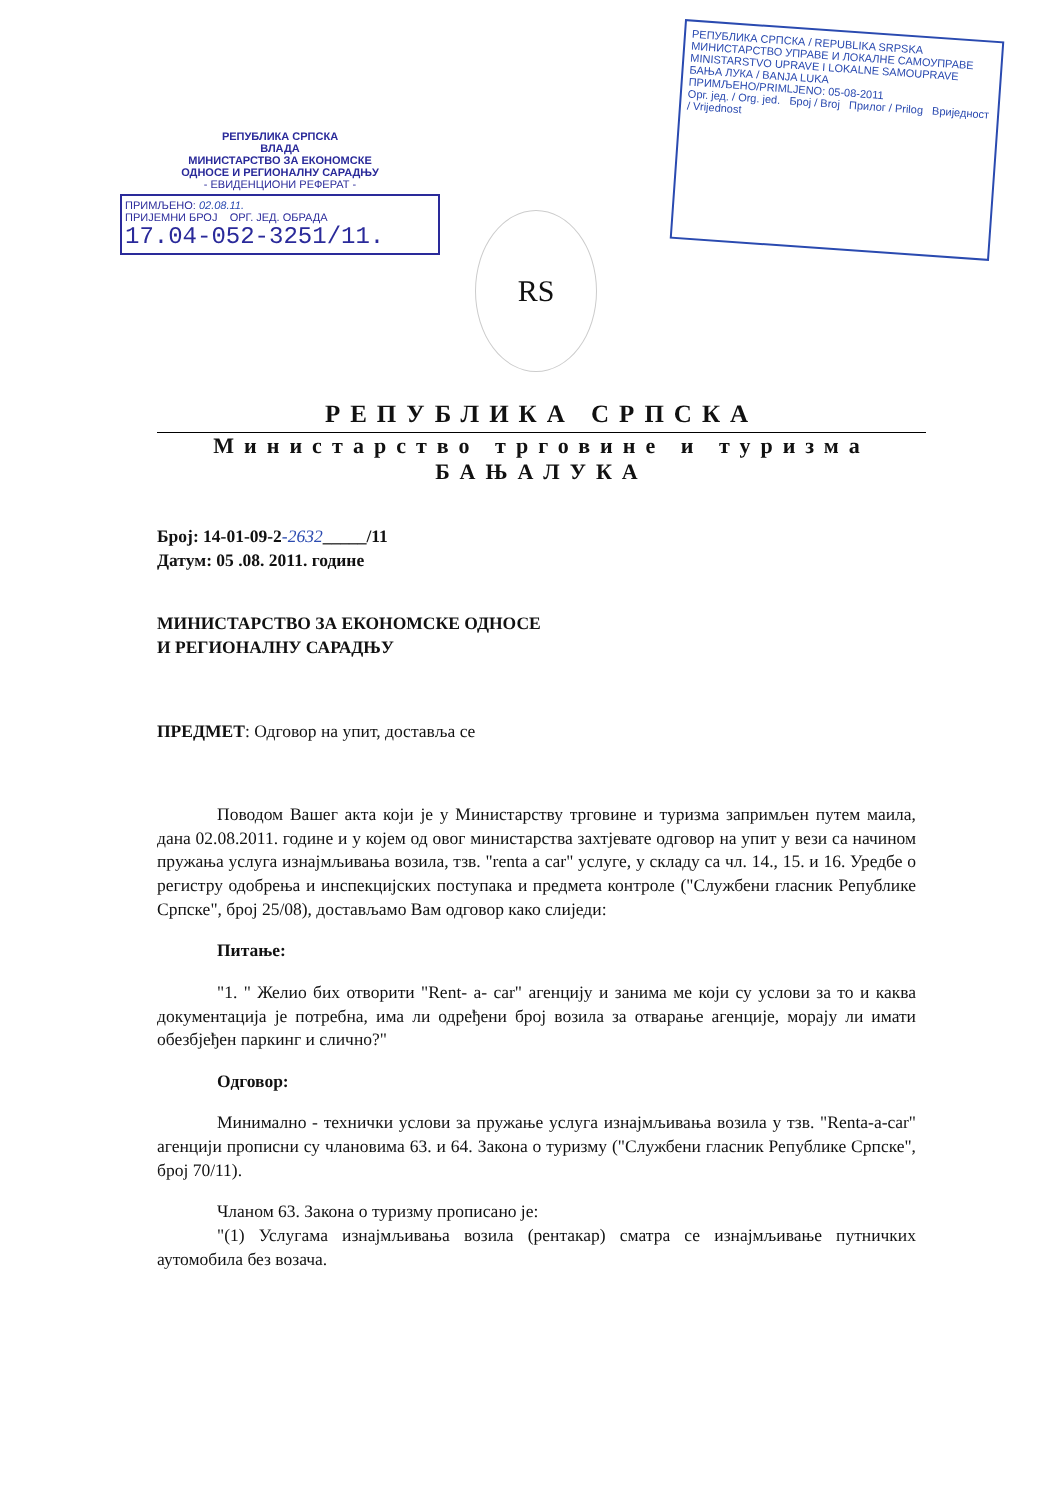РЕПУБЛИКА СРПСКА
ВЛАДА
МИНИСТАРСТВО ЗА ЕКОНОМСКЕ
ОДНОСЕ И РЕГИОНАЛНУ САРАДЊУ
- ЕВИДЕНЦИОНИ РЕФЕРАТ -
ПРИМЉЕНО: 02.08.11.
ПРИЈЕМНИ БРОЈ ОРГ. ЈЕД. ОБРАДА
17.04-052-3251/11.
RS
РЕПУБЛИКА СРПСКА / REPUBLIKA SRPSKA
МИНИСТАРСТВО УПРАВЕ И ЛОКАЛНЕ САМОУПРАВЕ
MINISTARSTVO UPRAVE I LOKALNE SAMOUPRAVE
БАЊА ЛУКА / BANJA LUKA
ПРИМЉЕНО/PRIMLJENO: 05-08-2011
Орг. јед. / Org. jed. Број / Broj Прилог / Prilog Вриједност / Vrijednost
РЕПУБЛИКА СРПСКА
Министарство трговине и туризма
БАЊАЛУКА
Број: 14-01-09-2-2632_____/11
Датум: 05 .08. 2011. године
МИНИСТАРСТВО ЗА ЕКОНОМСКЕ ОДНОСЕ
И РЕГИОНАЛНУ САРАДЊУ
ПРЕДМЕТ: Одговор на упит, доставља се
Поводом Вашег акта који је у Министарству трговине и туризма запримљен путем маила, дана 02.08.2011. године и у којем од овог министарства захтјевате одговор на упит у вези са начином пружања услуга изнајмљивања возила, тзв. "renta a car" услуге, у складу са чл. 14., 15. и 16. Уредбе о регистру одобрења и инспекцијских поступака и предмета контроле ("Службени гласник Републике Српске", број 25/08), достављамо Вам одговор како слиједи:
Питање:
"1. " Желио бих отворити "Rent- a- car" агенцију и занима ме који су услови за то и каква документација је потребна, има ли одређени број возила за отварање агенције, морају ли имати обезбјеђен паркинг и слично?"
Одговор:
Минимално - технички услови за пружање услуга изнајмљивања возила у тзв. "Renta-a-car" агенцији прописни су члановима 63. и 64. Закона о туризму ("Службени гласник Републике Српске", број 70/11).
Чланом 63. Закона о туризму прописано је:
"(1) Услугама изнајмљивања возила (рентакар) сматра се изнајмљивање путничких аутомобила без возача.